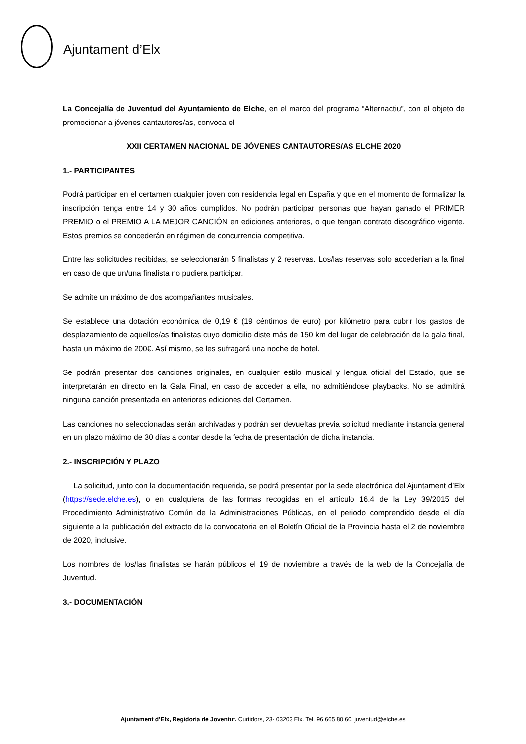Ajuntament d’Elx
La Concejalía de Juventud del Ayuntamiento de Elche, en el marco del programa “Alternactiu”, con el objeto de promocionar a jóvenes cantautores/as, convoca el
XXII CERTAMEN NACIONAL DE JÓVENES CANTAUTORES/AS ELCHE 2020
1.- PARTICIPANTES
Podrá participar en el certamen cualquier joven con residencia legal en España y que en el momento de formalizar la inscripción tenga entre 14 y 30 años cumplidos. No podrán participar personas que hayan ganado el PRIMER PREMIO o el PREMIO A LA MEJOR CANCIÓN en ediciones anteriores, o que tengan contrato discográfico vigente. Estos premios se concederán en régimen de concurrencia competitiva.
Entre las solicitudes recibidas, se seleccionarán 5 finalistas y 2 reservas. Los/las reservas solo accederían a la final en caso de que un/una finalista no pudiera participar.
Se admite un máximo de dos acompañantes musicales.
Se establece una dotación económica de 0,19 € (19 céntimos de euro) por kilómetro para cubrir los gastos de desplazamiento de aquellos/as finalistas cuyo domicilio diste más de 150 km del lugar de celebración de la gala final, hasta un máximo de 200€. Así mismo, se les sufragará una noche de hotel.
Se podrán presentar dos canciones originales, en cualquier estilo musical y lengua oficial del Estado, que se interpretarán en directo en la Gala Final, en caso de acceder a ella, no admitiéndose playbacks. No se admitirá ninguna canción presentada en anteriores ediciones del Certamen.
Las canciones no seleccionadas serán archivadas y podrán ser devueltas previa solicitud mediante instancia general en un plazo máximo de 30 días a contar desde la fecha de presentación de dicha instancia.
2.- INSCRIPCIÓN Y PLAZO
La solicitud, junto con la documentación requerida, se podrá presentar por la sede electrónica del Ajuntament d’Elx (https://sede.elche.es), o en cualquiera de las formas recogidas en el artículo 16.4 de la Ley 39/2015 del Procedimiento Administrativo Común de la Administraciones Públicas, en el periodo comprendido desde el día siguiente a la publicación del extracto de la convocatoria en el Boletín Oficial de la Provincia hasta el 2 de noviembre de 2020, inclusive.
Los nombres de los/las finalistas se harán públicos el 19 de noviembre a través de la web de la Concejalía de Juventud.
3.- DOCUMENTACIÓN
Ajuntament d’Elx, Regidoria de Joventut. Curtidors, 23- 03203 Elx. Tel. 96 665 80 60. juventud@elche.es